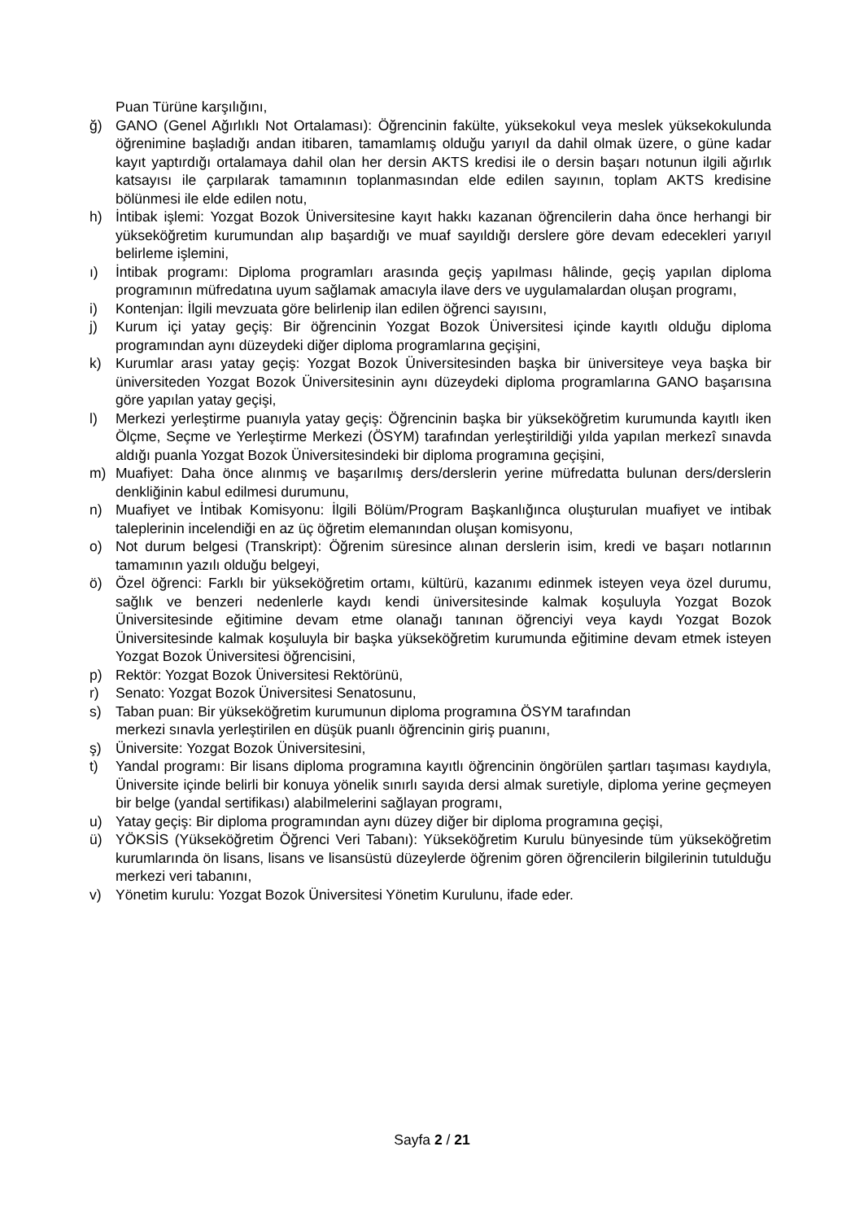Puan Türüne karşılığını,
ğ) GANO (Genel Ağırlıklı Not Ortalaması): Öğrencinin fakülte, yüksekokul veya meslek yüksekokulunda öğrenimine başladığı andan itibaren, tamamlamış olduğu yarıyıl da dahil olmak üzere, o güne kadar kayıt yaptırdığı ortalamaya dahil olan her dersin AKTS kredisi ile o dersin başarı notunun ilgili ağırlık katsayısı ile çarpılarak tamamının toplanmasından elde edilen sayının, toplam AKTS kredisine bölünmesi ile elde edilen notu,
h) İntibak işlemi: Yozgat Bozok Üniversitesine kayıt hakkı kazanan öğrencilerin daha önce herhangi bir yükseköğretim kurumundan alıp başardığı ve muaf sayıldığı derslere göre devam edecekleri yarıyıl belirleme işlemini,
ı) İntibak programı: Diploma programları arasında geçiş yapılması hâlinde, geçiş yapılan diploma programının müfredatına uyum sağlamak amacıyla ilave ders ve uygulamalardan oluşan programı,
i) Kontenjan: İlgili mevzuata göre belirlenip ilan edilen öğrenci sayısını,
j) Kurum içi yatay geçiş: Bir öğrencinin Yozgat Bozok Üniversitesi içinde kayıtlı olduğu diploma programından aynı düzeydeki diğer diploma programlarına geçişini,
k) Kurumlar arası yatay geçiş: Yozgat Bozok Üniversitesinden başka bir üniversiteye veya başka bir üniversiteden Yozgat Bozok Üniversitesinin aynı düzeydeki diploma programlarına GANO başarısına göre yapılan yatay geçişi,
l) Merkezi yerleştirme puanıyla yatay geçiş: Öğrencinin başka bir yükseköğretim kurumunda kayıtlı iken Ölçme, Seçme ve Yerleştirme Merkezi (ÖSYM) tarafından yerleştirildiği yılda yapılan merkezî sınavda aldığı puanla Yozgat Bozok Üniversitesindeki bir diploma programına geçişini,
m) Muafiyet: Daha önce alınmış ve başarılmış ders/derslerin yerine müfredatta bulunan ders/derslerin denkliğinin kabul edilmesi durumunu,
n) Muafiyet ve İntibak Komisyonu: İlgili Bölüm/Program Başkanlığınca oluşturulan muafiyet ve intibak taleplerinin incelendiği en az üç öğretim elemanından oluşan komisyonu,
o) Not durum belgesi (Transkript): Öğrenim süresince alınan derslerin isim, kredi ve başarı notlarının tamamının yazılı olduğu belgeyi,
ö) Özel öğrenci: Farklı bir yükseköğretim ortamı, kültürü, kazanımı edinmek isteyen veya özel durumu, sağlık ve benzeri nedenlerle kaydı kendi üniversitesinde kalmak koşuluyla Yozgat Bozok Üniversitesinde eğitimine devam etme olanağı tanınan öğrenciyi veya kaydı Yozgat Bozok Üniversitesinde kalmak koşuluyla bir başka yükseköğretim kurumunda eğitimine devam etmek isteyen Yozgat Bozok Üniversitesi öğrencisini,
p) Rektör: Yozgat Bozok Üniversitesi Rektörünü,
r) Senato: Yozgat Bozok Üniversitesi Senatosunu,
s) Taban puan: Bir yükseköğretim kurumunun diploma programına ÖSYM tarafından
merkezi sınavla yerleştirilen en düşük puanlı öğrencinin giriş puanını,
ş) Üniversite: Yozgat Bozok Üniversitesini,
t) Yandal programı: Bir lisans diploma programına kayıtlı öğrencinin öngörülen şartları taşıması kaydıyla, Üniversite içinde belirli bir konuya yönelik sınırlı sayıda dersi almak suretiyle, diploma yerine geçmeyen bir belge (yandal sertifikası) alabilmelerini sağlayan programı,
u) Yatay geçiş: Bir diploma programından aynı düzey diğer bir diploma programına geçişi,
ü) YÖKSİS (Yükseköğretim Öğrenci Veri Tabanı): Yükseköğretim Kurulu bünyesinde tüm yükseköğretim kurumlarında ön lisans, lisans ve lisansüstü düzeylerde öğrenim gören öğrencilerin bilgilerinin tutulduğu merkezi veri tabanını,
v) Yönetim kurulu: Yozgat Bozok Üniversitesi Yönetim Kurulunu, ifade eder.
Sayfa 2 / 21